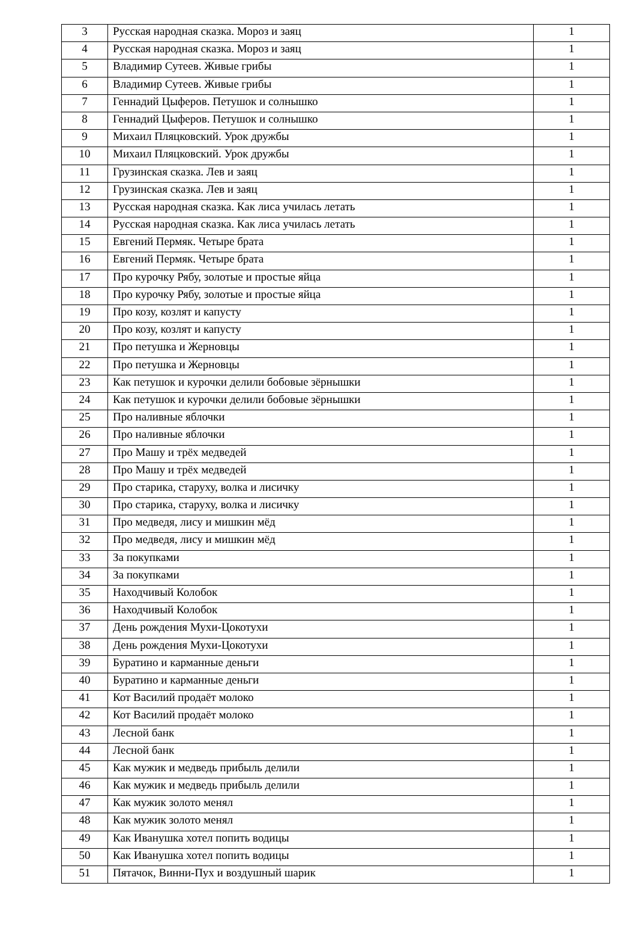| 3 | Русская народная сказка. Мороз и заяц | 1 |
| 4 | Русская народная сказка. Мороз и заяц | 1 |
| 5 | Владимир Сутеев. Живые грибы | 1 |
| 6 | Владимир Сутеев. Живые грибы | 1 |
| 7 | Геннадий Цыферов. Петушок и солнышко | 1 |
| 8 | Геннадий Цыферов. Петушок и солнышко | 1 |
| 9 | Михаил Пляцковский. Урок дружбы | 1 |
| 10 | Михаил Пляцковский. Урок дружбы | 1 |
| 11 | Грузинская сказка. Лев и заяц | 1 |
| 12 | Грузинская сказка. Лев и заяц | 1 |
| 13 | Русская народная сказка. Как лиса училась летать | 1 |
| 14 | Русская народная сказка. Как лиса училась летать | 1 |
| 15 | Евгений Пермяк. Четыре брата | 1 |
| 16 | Евгений Пермяк. Четыре брата | 1 |
| 17 | Про курочку Рябу, золотые и простые яйца | 1 |
| 18 | Про курочку Рябу, золотые и простые яйца | 1 |
| 19 | Про козу, козлят и капусту | 1 |
| 20 | Про козу, козлят и капусту | 1 |
| 21 | Про петушка и Жерновцы | 1 |
| 22 | Про петушка и Жерновцы | 1 |
| 23 | Как петушок и курочки делили бобовые зёрнышки | 1 |
| 24 | Как петушок и курочки делили бобовые зёрнышки | 1 |
| 25 | Про наливные яблочки | 1 |
| 26 | Про наливные яблочки | 1 |
| 27 | Про Машу и трёх медведей | 1 |
| 28 | Про Машу и трёх медведей | 1 |
| 29 | Про старика, старуху, волка и лисичку | 1 |
| 30 | Про старика, старуху, волка и лисичку | 1 |
| 31 | Про медведя, лису и мишкин мёд | 1 |
| 32 | Про медведя, лису и мишкин мёд | 1 |
| 33 | За покупками | 1 |
| 34 | За покупками | 1 |
| 35 | Находчивый Колобок | 1 |
| 36 | Находчивый Колобок | 1 |
| 37 | День рождения Мухи-Цокотухи | 1 |
| 38 | День рождения Мухи-Цокотухи | 1 |
| 39 | Буратино и карманные деньги | 1 |
| 40 | Буратино и карманные деньги | 1 |
| 41 | Кот Василий продаёт молоко | 1 |
| 42 | Кот Василий продаёт молоко | 1 |
| 43 | Лесной банк | 1 |
| 44 | Лесной банк | 1 |
| 45 | Как мужик и медведь прибыль делили | 1 |
| 46 | Как мужик и медведь прибыль делили | 1 |
| 47 | Как мужик золото менял | 1 |
| 48 | Как мужик золото менял | 1 |
| 49 | Как Иванушка хотел попить водицы | 1 |
| 50 | Как Иванушка хотел попить водицы | 1 |
| 51 | Пятачок, Винни-Пух и воздушный шарик | 1 |